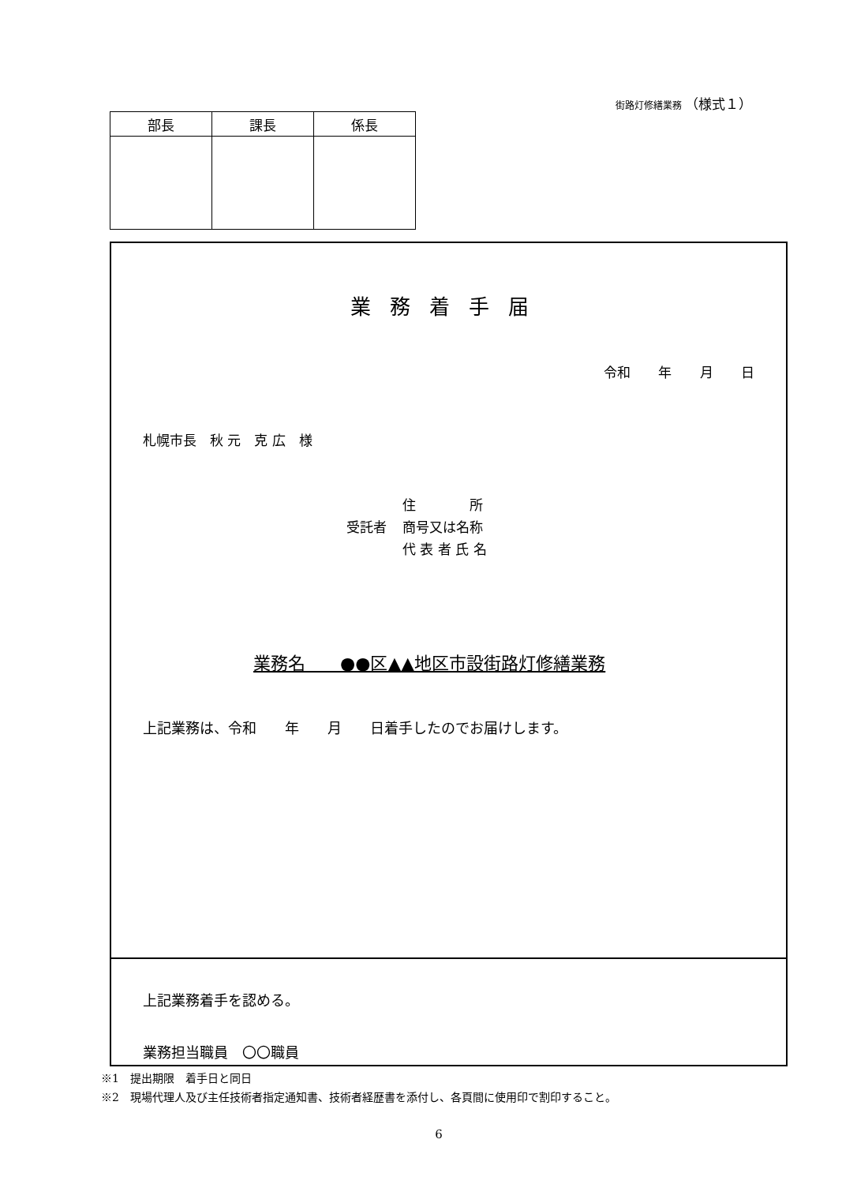街路灯修繕業務 （様式１）
| 部長 | 課長 | 係長 |
| --- | --- | --- |
業務着手届
令和 年 月 日
札幌市長　秋 元　克 広　様
受託者
住　　　　所
商号又は名称
代 表 者 氏 名
業務名　　●●区▲▲地区市設街路灯修繕業務
上記業務は、令和　　年　　月　　日着手したのでお届けします。
上記業務着手を認める。
業務担当職員　〇〇職員
※1　提出期限　着手日と同日
※2　現場代理人及び主任技術者指定通知書、技術者経歴書を添付し、各頁間に使用印で割印すること。
6